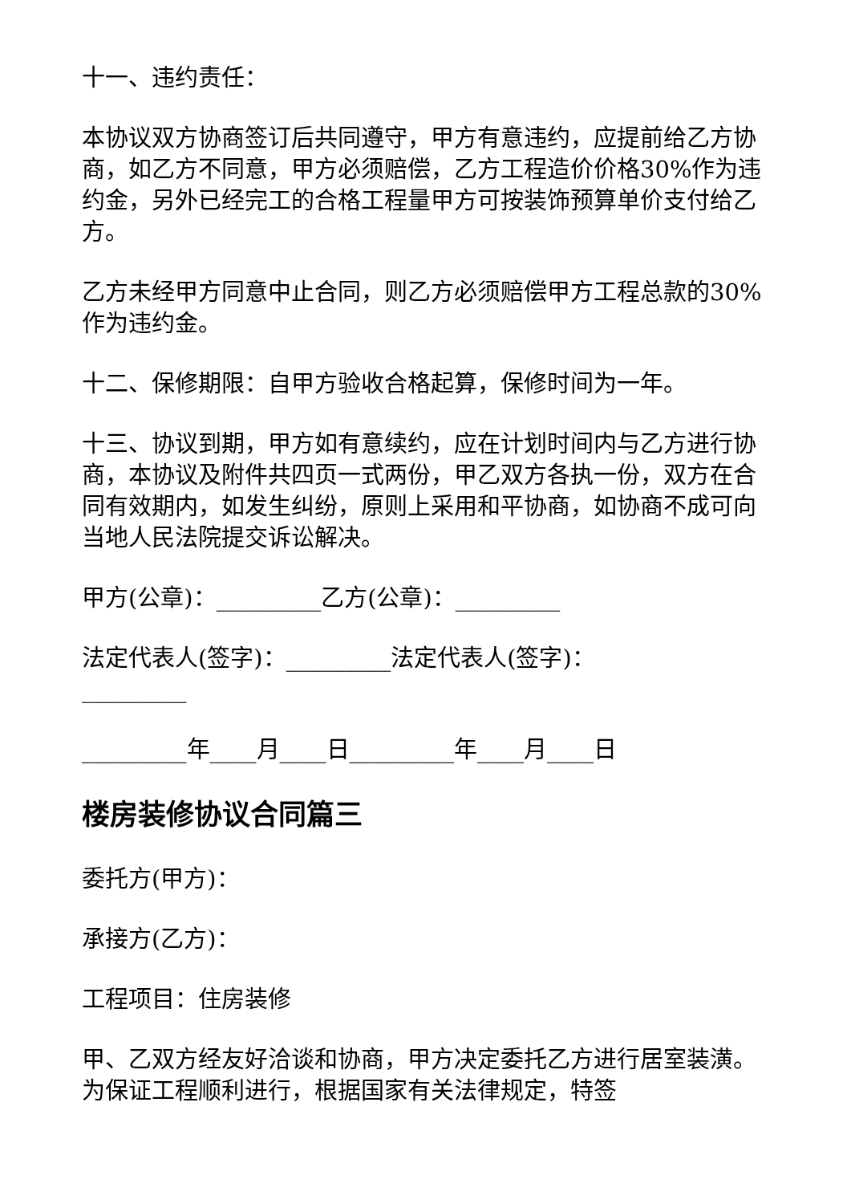十一、违约责任：
本协议双方协商签订后共同遵守，甲方有意违约，应提前给乙方协商，如乙方不同意，甲方必须赔偿，乙方工程造价价格30%作为违约金，另外已经完工的合格工程量甲方可按装饰预算单价支付给乙方。
乙方未经甲方同意中止合同，则乙方必须赔偿甲方工程总款的30%作为违约金。
十二、保修期限：自甲方验收合格起算，保修时间为一年。
十三、协议到期，甲方如有意续约，应在计划时间内与乙方进行协商，本协议及附件共四页一式两份，甲乙双方各执一份，双方在合同有效期内，如发生纠纷，原则上采用和平协商，如协商不成可向当地人民法院提交诉讼解决。
甲方(公章)：_________乙方(公章)：_________
法定代表人(签字)：_________法定代表人(签字)：_________
_________年____月____日_________年____月____日
楼房装修协议合同篇三
委托方(甲方)：
承接方(乙方)：
工程项目：住房装修
甲、乙双方经友好洽谈和协商，甲方决定委托乙方进行居室装潢。为保证工程顺利进行，根据国家有关法律规定，特签